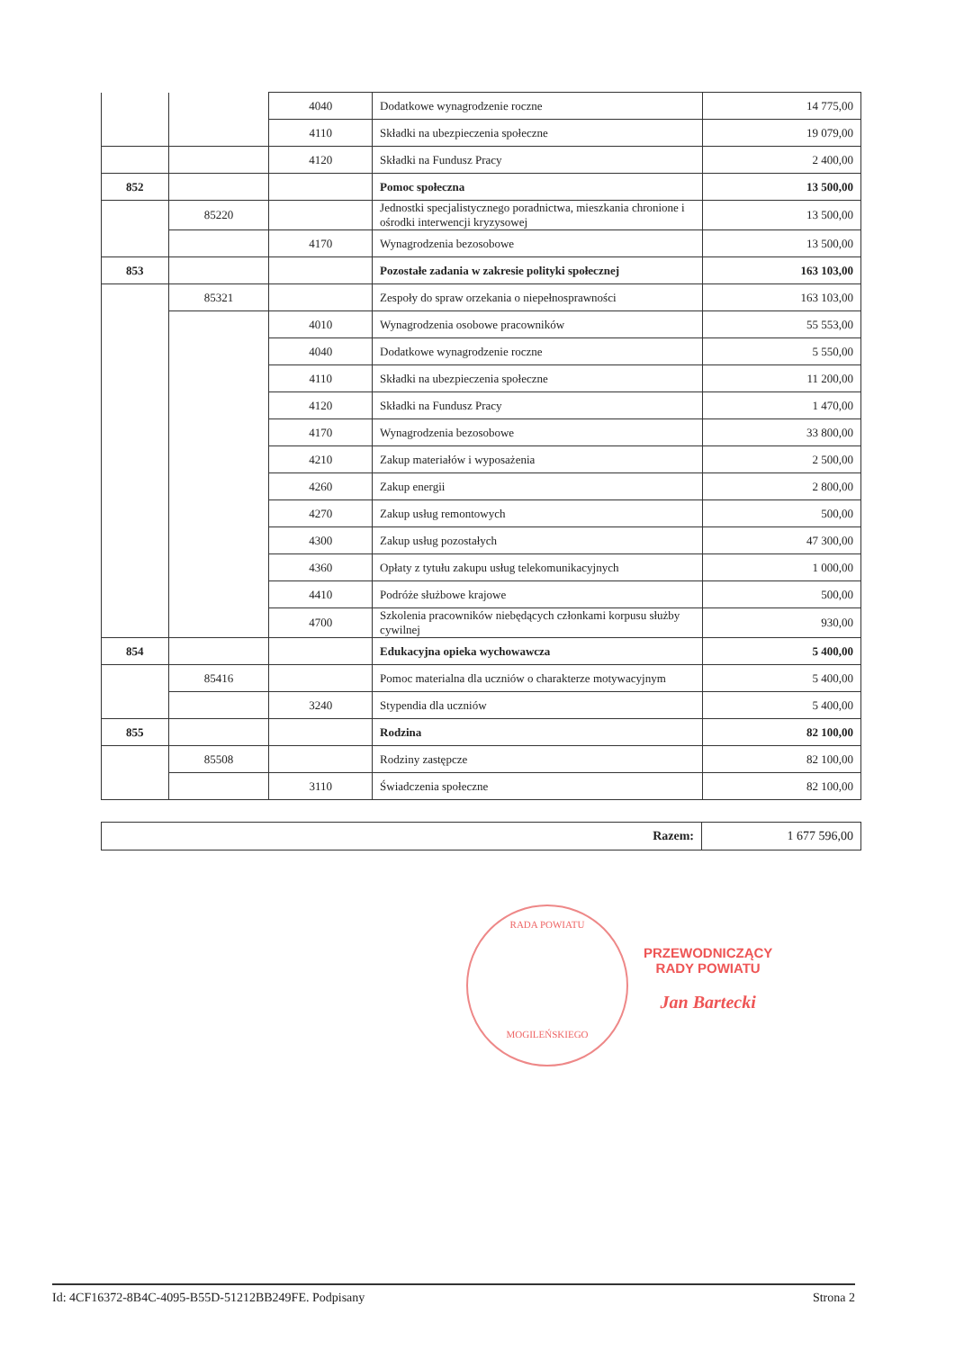| | | 4040 | Dodatkowe wynagrodzenie roczne | 14 775,00 |
| | | 4110 | Składki na ubezpieczenia społeczne | 19 079,00 |
| | | 4120 | Składki na Fundusz Pracy | 2 400,00 |
| 852 | | | Pomoc społeczna | 13 500,00 |
| | 85220 | | Jednostki specjalistycznego poradnictwa, mieszkania chronione i ośrodki interwencji kryzysowej | 13 500,00 |
| | | 4170 | Wynagrodzenia bezosobowe | 13 500,00 |
| 853 | | | Pozostałe zadania w zakresie polityki społecznej | 163 103,00 |
| | 85321 | | Zespoły do spraw orzekania o niepełnosprawności | 163 103,00 |
| | | 4010 | Wynagrodzenia osobowe pracowników | 55 553,00 |
| | | 4040 | Dodatkowe wynagrodzenie roczne | 5 550,00 |
| | | 4110 | Składki na ubezpieczenia społeczne | 11 200,00 |
| | | 4120 | Składki na Fundusz Pracy | 1 470,00 |
| | | 4170 | Wynagrodzenia bezosobowe | 33 800,00 |
| | | 4210 | Zakup materiałów i wyposażenia | 2 500,00 |
| | | 4260 | Zakup energii | 2 800,00 |
| | | 4270 | Zakup usług remontowych | 500,00 |
| | | 4300 | Zakup usług pozostałych | 47 300,00 |
| | | 4360 | Opłaty z tytułu zakupu usług telekomunikacyjnych | 1 000,00 |
| | | 4410 | Podróże służbowe krajowe | 500,00 |
| | | 4700 | Szkolenia pracowników niebędących członkami korpusu służby cywilnej | 930,00 |
| 854 | | | Edukacyjna opieka wychowawcza | 5 400,00 |
| | 85416 | | Pomoc materialna dla uczniów o charakterze motywacyjnym | 5 400,00 |
| | | 3240 | Stypendia dla uczniów | 5 400,00 |
| 855 | | | Rodzina | 82 100,00 |
| | 85508 | | Rodziny zastępcze | 82 100,00 |
| | | 3110 | Świadczenia społeczne | 82 100,00 |
| Razem: | 1 677 596,00 |
RADA POWIATU
MOGILEŃSKIEGO
PRZEWODNICZĄCY
RADY POWIATU
Jan Bartecki
Id: 4CF16372-8B4C-4095-B55D-51212BB249FE. Podpisany Strona 2